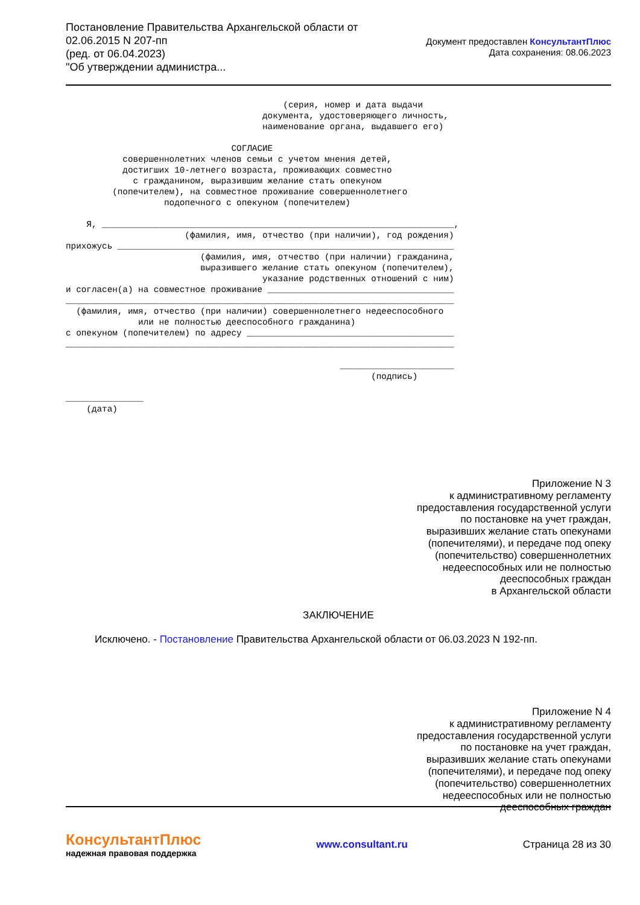Постановление Правительства Архангельской области от
02.06.2015 N 207-пп
(ред. от 06.04.2023)
"Об утверждении администра...
Документ предоставлен КонсультантПлюс
Дата сохранения: 08.06.2023
                                          (серия, номер и дата выдачи
                                      документа, удостоверяющего личность,
                                      наименование органа, выдавшего его)

                                СОГЛАСИЕ
           совершеннолетних членов семьи с учетом мнения детей,
           достигших 10-летнего возраста, проживающих совместно
             с гражданином, выразившим желание стать опекуном
         (попечителем), на совместное проживание совершеннолетнего
                   подопечного с опекуном (попечителем)

    Я, ____________________________________________________________________,
                       (фамилия, имя, отчество (при наличии), год рождения)
прихожусь _________________________________________________________________
                          (фамилия, имя, отчество (при наличии) гражданина,
                          выразившего желание стать опекуном (попечителем),
                                      указание родственных отношений с ним)
и согласен(а) на совместное проживание ____________________________________
___________________________________________________________________________
  (фамилия, имя, отчество (при наличии) совершеннолетнего недееспособного
              или не полностью дееспособного гражданина)
с опекуном (попечителем) по адресу ________________________________________
___________________________________________________________________________

                                                     ______________________
                                                           (подпись)

_______________
    (дата)
Приложение N 3
к административному регламенту
предоставления государственной услуги
по постановке на учет граждан,
выразивших желание стать опекунами
(попечителями), и передаче под опеку
(попечительство) совершеннолетних
недееспособных или не полностью
дееспособных граждан
в Архангельской области
ЗАКЛЮЧЕНИЕ
Исключено. - Постановление Правительства Архангельской области от 06.03.2023 N 192-пп.
Приложение N 4
к административному регламенту
предоставления государственной услуги
по постановке на учет граждан,
выразивших желание стать опекунами
(попечителями), и передаче под опеку
(попечительство) совершеннолетних
недееспособных или не полностью
дееспособных граждан
КонсультантПлюс
надежная правовая поддержка
www.consultant.ru Страница 28 из 30